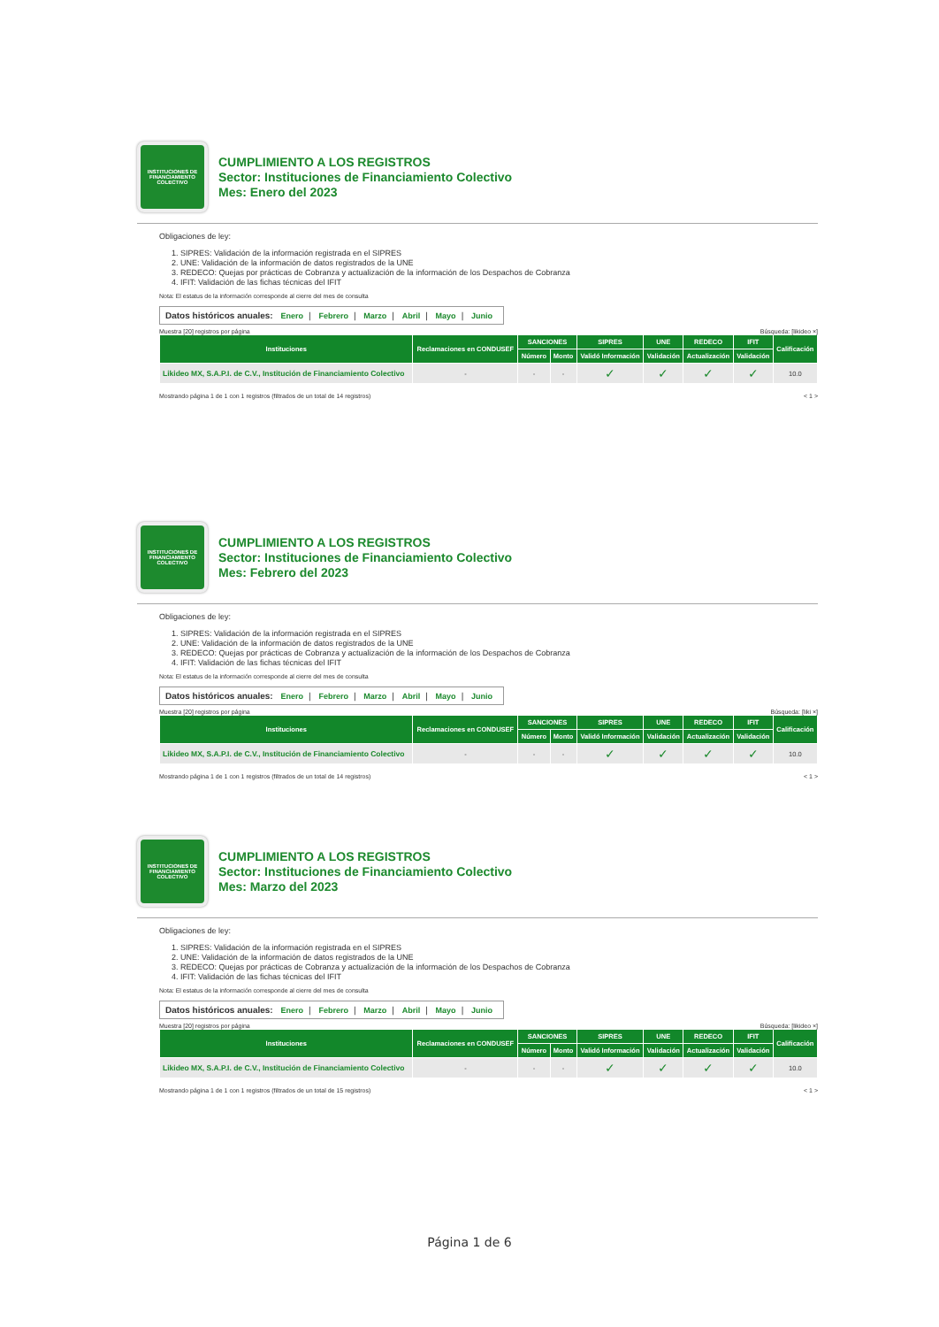INSTITUCIONES DE FINANCIAMIENTO COLECTIVO
CUMPLIMIENTO A LOS REGISTROS
Sector: Instituciones de Financiamiento Colectivo
Mes: Enero del 2023
Obligaciones de ley:
1. SIPRES: Validación de la información registrada en el SIPRES
2. UNE: Validación de la información de datos registrados de la UNE
3. REDECO: Quejas por prácticas de Cobranza y actualización de la información de los Despachos de Cobranza
4. IFIT: Validación de las fichas técnicas del IFIT
Nota: El estatus de la información corresponde al cierre del mes de consulta
Datos históricos anuales: Enero | Febrero | Marzo | Abril | Mayo | Junio
Muestra [20] registros por página Búsqueda: [likideo ×]
| Instituciones | Reclamaciones en CONDUSEF | SANCIONES | | SIPRES | UNE | REDECO | IFIT | Calificación |
| --- | --- | --- | --- | --- | --- | --- | --- | --- |
| | | Número | Monto | Validó Información | Validación | Actualización | Validación | |
| Likideo MX, S.A.P.I. de C.V., Institución de Financiamiento Colectivo | - | - | - | ✓ | ✓ | ✓ | ✓ | 10.0 |
Mostrando página 1 de 1 con 1 registros (filtrados de un total de 14 registros) < 1 >
INSTITUCIONES DE FINANCIAMIENTO COLECTIVO
CUMPLIMIENTO A LOS REGISTROS
Sector: Instituciones de Financiamiento Colectivo
Mes: Febrero del 2023
Obligaciones de ley:
1. SIPRES: Validación de la información registrada en el SIPRES
2. UNE: Validación de la información de datos registrados de la UNE
3. REDECO: Quejas por prácticas de Cobranza y actualización de la información de los Despachos de Cobranza
4. IFIT: Validación de las fichas técnicas del IFIT
Nota: El estatus de la información corresponde al cierre del mes de consulta
Datos históricos anuales: Enero | Febrero | Marzo | Abril | Mayo | Junio
Muestra [20] registros por página Búsqueda: [liki ×]
| Instituciones | Reclamaciones en CONDUSEF | SANCIONES | | SIPRES | UNE | REDECO | IFIT | Calificación |
| --- | --- | --- | --- | --- | --- | --- | --- | --- |
| | | Número | Monto | Validó Información | Validación | Actualización | Validación | |
| Likideo MX, S.A.P.I. de C.V., Institución de Financiamiento Colectivo | - | - | - | ✓ | ✓ | ✓ | ✓ | 10.0 |
Mostrando página 1 de 1 con 1 registros (filtrados de un total de 14 registros) < 1 >
INSTITUCIONES DE FINANCIAMIENTO COLECTIVO
CUMPLIMIENTO A LOS REGISTROS
Sector: Instituciones de Financiamiento Colectivo
Mes: Marzo del 2023
Obligaciones de ley:
1. SIPRES: Validación de la información registrada en el SIPRES
2. UNE: Validación de la información de datos registrados de la UNE
3. REDECO: Quejas por prácticas de Cobranza y actualización de la información de los Despachos de Cobranza
4. IFIT: Validación de las fichas técnicas del IFIT
Nota: El estatus de la información corresponde al cierre del mes de consulta
Datos históricos anuales: Enero | Febrero | Marzo | Abril | Mayo | Junio
Muestra [20] registros por página Búsqueda: [likideo ×]
| Instituciones | Reclamaciones en CONDUSEF | SANCIONES | | SIPRES | UNE | REDECO | IFIT | Calificación |
| --- | --- | --- | --- | --- | --- | --- | --- | --- |
| | | Número | Monto | Validó Información | Validación | Actualización | Validación | |
| Likideo MX, S.A.P.I. de C.V., Institución de Financiamiento Colectivo | - | - | - | ✓ | ✓ | ✓ | ✓ | 10.0 |
Mostrando página 1 de 1 con 1 registros (filtrados de un total de 15 registros) < 1 >
Página 1 de 6